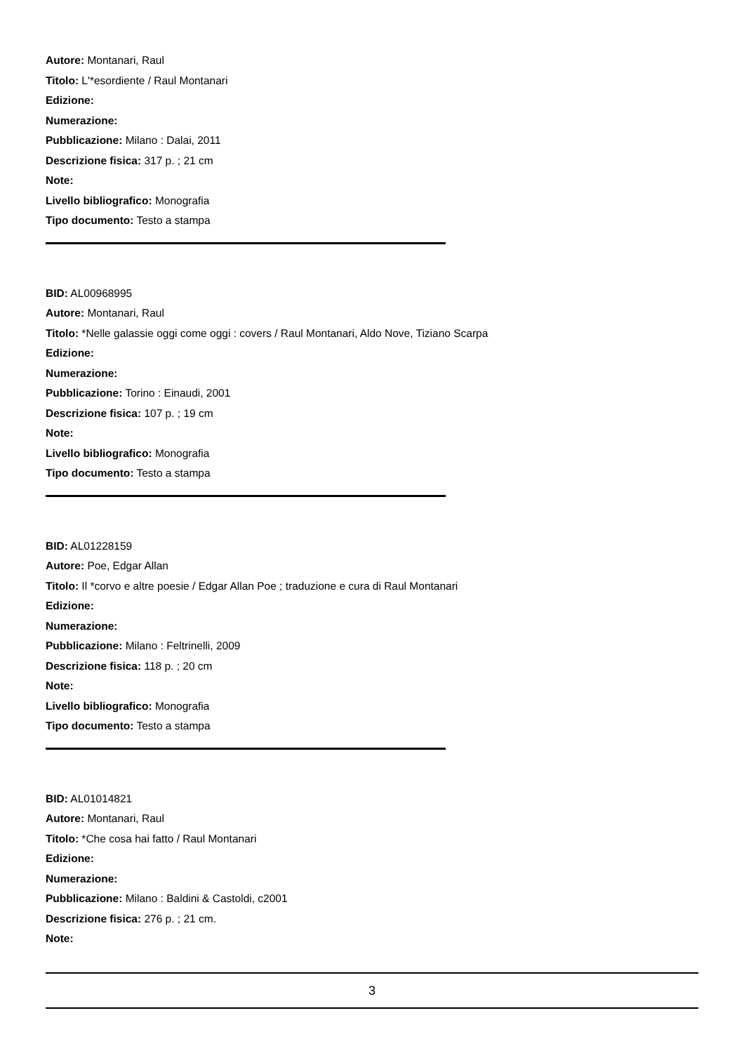Autore: Montanari, Raul
Titolo: L'*esordiente / Raul Montanari
Edizione:
Numerazione:
Pubblicazione: Milano : Dalai, 2011
Descrizione fisica: 317 p. ; 21 cm
Note:
Livello bibliografico: Monografia
Tipo documento: Testo a stampa
BID: AL00968995
Autore: Montanari, Raul
Titolo: *Nelle galassie oggi come oggi : covers / Raul Montanari, Aldo Nove, Tiziano Scarpa
Edizione:
Numerazione:
Pubblicazione: Torino : Einaudi, 2001
Descrizione fisica: 107 p. ; 19 cm
Note:
Livello bibliografico: Monografia
Tipo documento: Testo a stampa
BID: AL01228159
Autore: Poe, Edgar Allan
Titolo: Il *corvo e altre poesie / Edgar Allan Poe ; traduzione e cura di Raul Montanari
Edizione:
Numerazione:
Pubblicazione: Milano : Feltrinelli, 2009
Descrizione fisica: 118 p. ; 20 cm
Note:
Livello bibliografico: Monografia
Tipo documento: Testo a stampa
BID: AL01014821
Autore: Montanari, Raul
Titolo: *Che cosa hai fatto / Raul Montanari
Edizione:
Numerazione:
Pubblicazione: Milano : Baldini & Castoldi, c2001
Descrizione fisica: 276 p. ; 21 cm.
Note:
3